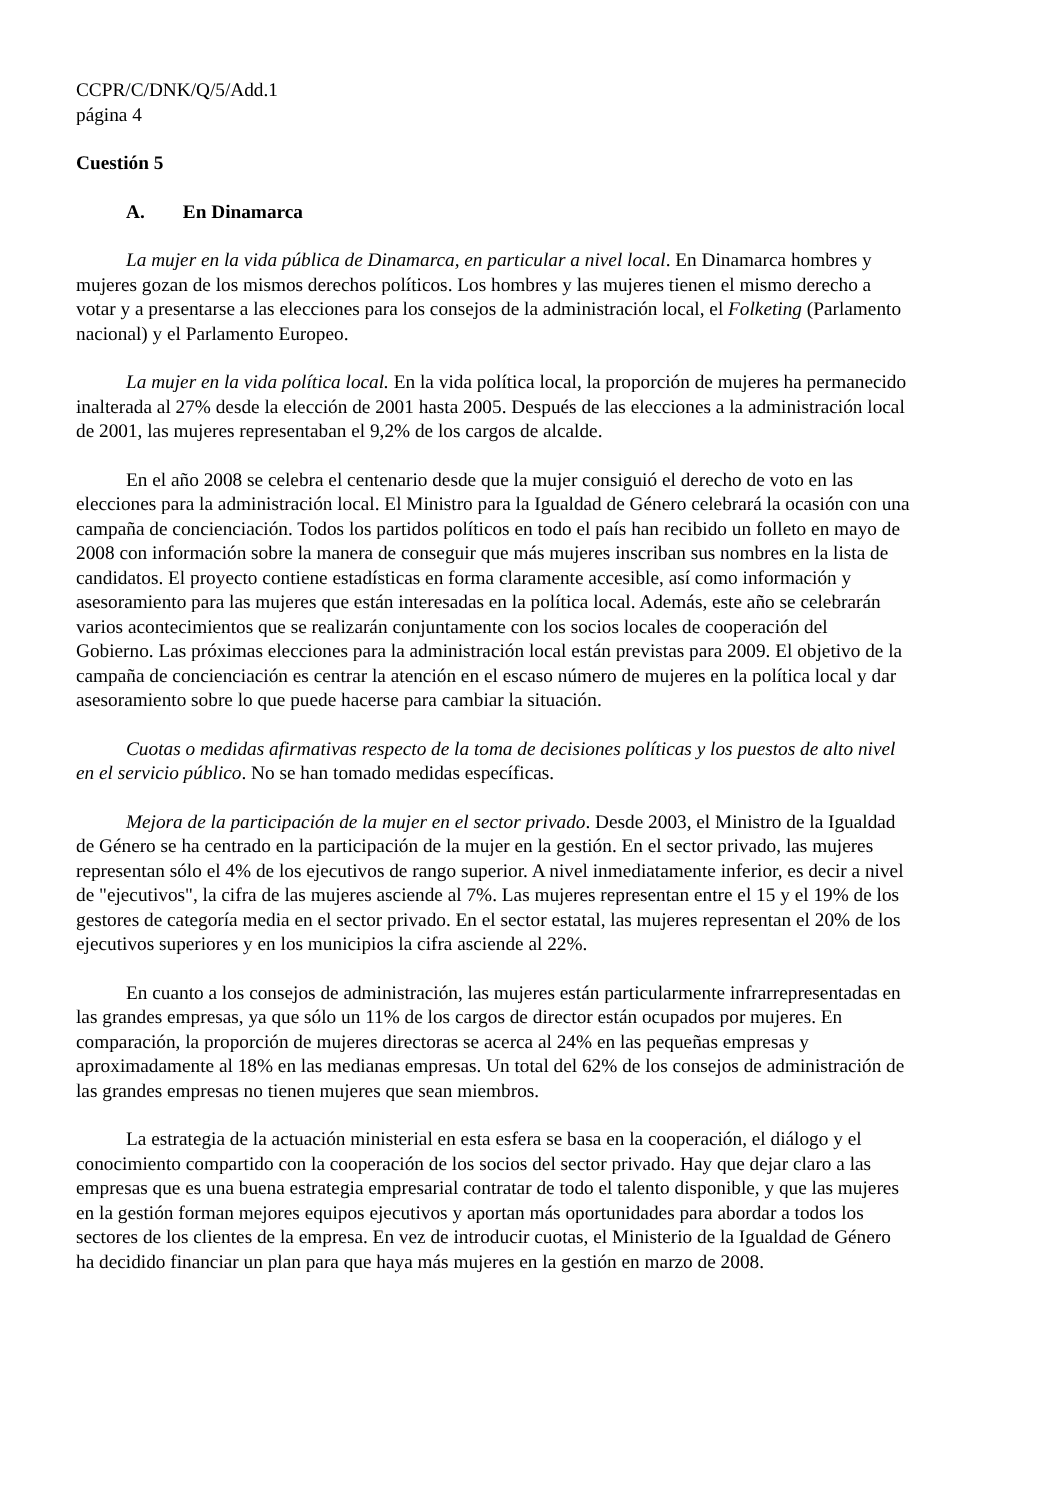CCPR/C/DNK/Q/5/Add.1
página 4
Cuestión 5
A. En Dinamarca
La mujer en la vida pública de Dinamarca, en particular a nivel local. En Dinamarca hombres y mujeres gozan de los mismos derechos políticos. Los hombres y las mujeres tienen el mismo derecho a votar y a presentarse a las elecciones para los consejos de la administración local, el Folketing (Parlamento nacional) y el Parlamento Europeo.
La mujer en la vida política local. En la vida política local, la proporción de mujeres ha permanecido inalterada al 27% desde la elección de 2001 hasta 2005. Después de las elecciones a la administración local de 2001, las mujeres representaban el 9,2% de los cargos de alcalde.
En el año 2008 se celebra el centenario desde que la mujer consiguió el derecho de voto en las elecciones para la administración local. El Ministro para la Igualdad de Género celebrará la ocasión con una campaña de concienciación. Todos los partidos políticos en todo el país han recibido un folleto en mayo de 2008 con información sobre la manera de conseguir que más mujeres inscriban sus nombres en la lista de candidatos. El proyecto contiene estadísticas en forma claramente accesible, así como información y asesoramiento para las mujeres que están interesadas en la política local. Además, este año se celebrarán varios acontecimientos que se realizarán conjuntamente con los socios locales de cooperación del Gobierno. Las próximas elecciones para la administración local están previstas para 2009. El objetivo de la campaña de concienciación es centrar la atención en el escaso número de mujeres en la política local y dar asesoramiento sobre lo que puede hacerse para cambiar la situación.
Cuotas o medidas afirmativas respecto de la toma de decisiones políticas y los puestos de alto nivel en el servicio público. No se han tomado medidas específicas.
Mejora de la participación de la mujer en el sector privado. Desde 2003, el Ministro de la Igualdad de Género se ha centrado en la participación de la mujer en la gestión. En el sector privado, las mujeres representan sólo el 4% de los ejecutivos de rango superior. A nivel inmediatamente inferior, es decir a nivel de "ejecutivos", la cifra de las mujeres asciende al 7%. Las mujeres representan entre el 15 y el 19% de los gestores de categoría media en el sector privado. En el sector estatal, las mujeres representan el 20% de los ejecutivos superiores y en los municipios la cifra asciende al 22%.
En cuanto a los consejos de administración, las mujeres están particularmente infrarrepresentadas en las grandes empresas, ya que sólo un 11% de los cargos de director están ocupados por mujeres. En comparación, la proporción de mujeres directoras se acerca al 24% en las pequeñas empresas y aproximadamente al 18% en las medianas empresas. Un total del 62% de los consejos de administración de las grandes empresas no tienen mujeres que sean miembros.
La estrategia de la actuación ministerial en esta esfera se basa en la cooperación, el diálogo y el conocimiento compartido con la cooperación de los socios del sector privado. Hay que dejar claro a las empresas que es una buena estrategia empresarial contratar de todo el talento disponible, y que las mujeres en la gestión forman mejores equipos ejecutivos y aportan más oportunidades para abordar a todos los sectores de los clientes de la empresa. En vez de introducir cuotas, el Ministerio de la Igualdad de Género ha decidido financiar un plan para que haya más mujeres en la gestión en marzo de 2008.